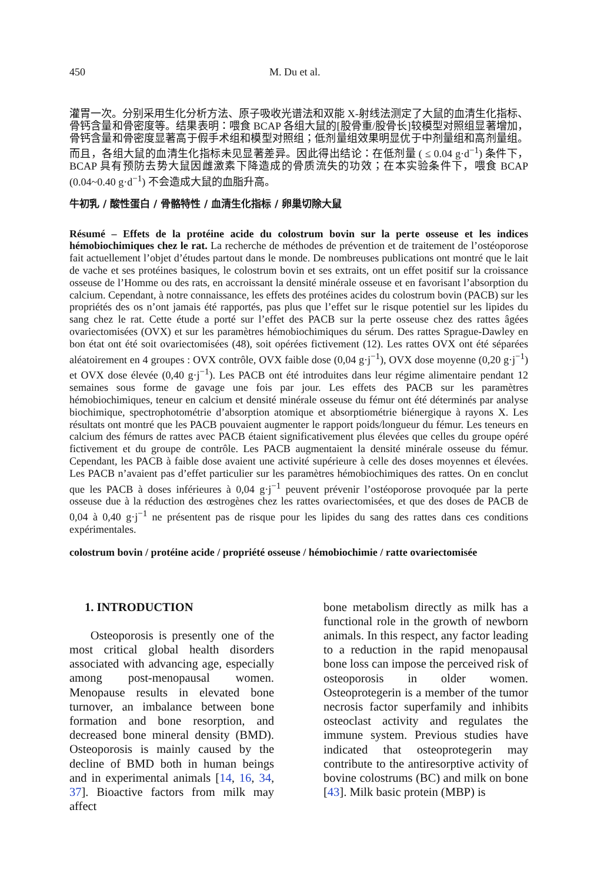450 M. Du et al.
灌胃一次。分别采用生化分析方法、原子吸收光谱法和双能 X-射线法测定了大鼠的血清生化指标、骨钙含量和骨密度等。结果表明：喂食 BCAP 各组大鼠的[股骨重/股骨长]较模型对照组显著增加，骨钙含量和骨密度显著高于假手术组和模型对照组；低剂量组效果明显优于中剂量组和高剂量组。而且，各组大鼠的血清生化指标未见显著差异。因此得出结论：在低剂量 ( ≤ 0.04 g·d<sup>−1</sup>) 条件下，BCAP 具有预防去势大鼠因雌激素下降造成的骨质流失的功效；在本实验条件下，喂食 BCAP (0.04~0.40 g·d<sup>−1</sup>) 不会造成大鼠的血脂升高。
牛初乳 / 酸性蛋白 / 骨骼特性 / 血清生化指标 / 卵巢切除大鼠
Résumé – Effets de la protéine acide du colostrum bovin sur la perte osseuse et les indices hémobiochimiques chez le rat. La recherche de méthodes de prévention et de traitement de l’ostéoporose fait actuellement l’objet d’études partout dans le monde. De nombreuses publications ont montré que le lait de vache et ses protéines basiques, le colostrum bovin et ses extraits, ont un effet positif sur la croissance osseuse de l’Homme ou des rats, en accroissant la densité minérale osseuse et en favorisant l’absorption du calcium. Cependant, à notre connaissance, les effets des protéines acides du colostrum bovin (PACB) sur les propriétés des os n’ont jamais été rapportés, pas plus que l’effet sur le risque potentiel sur les lipides du sang chez le rat. Cette étude a porté sur l’effet des PACB sur la perte osseuse chez des rattes âgées ovariectomisées (OVX) et sur les paramètres hémobiochimiques du sérum. Des rattes Sprague-Dawley en bon état ont été soit ovariectomisées (48), soit opérées fictivement (12). Les rattes OVX ont été séparées aléatoirement en 4 groupes : OVX contrôle, OVX faible dose (0,04 g·j<sup>−1</sup>), OVX dose moyenne (0,20 g·j<sup>−1</sup>) et OVX dose élevée (0,40 g·j<sup>−1</sup>). Les PACB ont été introduites dans leur régime alimentaire pendant 12 semaines sous forme de gavage une fois par jour. Les effets des PACB sur les paramètres hémobiochimiques, teneur en calcium et densité minérale osseuse du fémur ont été déterminés par analyse biochimique, spectrophotométrie d’absorption atomique et absorptiométrie biénergique à rayons X. Les résultats ont montré que les PACB pouvaient augmenter le rapport poids/longueur du fémur. Les teneurs en calcium des fémurs de rattes avec PACB étaient significativement plus élevées que celles du groupe opéré fictivement et du groupe de contrôle. Les PACB augmentaient la densité minérale osseuse du fémur. Cependant, les PACB à faible dose avaient une activité supérieure à celle des doses moyennes et élevées. Les PACB n’avaient pas d’effet particulier sur les paramètres hémobiochimiques des rattes. On en conclut que les PACB à doses inférieures à 0,04 g·j<sup>−1</sup> peuvent prévenir l’ostéoporose provoquée par la perte osseuse due à la réduction des œstrogènes chez les rattes ovariectomisées, et que des doses de PACB de 0,04 à 0,40 g·j<sup>−1</sup> ne présentent pas de risque pour les lipides du sang des rattes dans ces conditions expérimentales.
colostrum bovin / protéine acide / propriété osseuse / hémobiochimie / ratte ovariectomisée
1. INTRODUCTION
Osteoporosis is presently one of the most critical global health disorders associated with advancing age, especially among post-menopausal women. Menopause results in elevated bone turnover, an imbalance between bone formation and bone resorption, and decreased bone mineral density (BMD). Osteoporosis is mainly caused by the decline of BMD both in human beings and in experimental animals [14, 16, 34, 37]. Bioactive factors from milk may affect
bone metabolism directly as milk has a functional role in the growth of newborn animals. In this respect, any factor leading to a reduction in the rapid menopausal bone loss can impose the perceived risk of osteoporosis in older women. Osteoprotegerin is a member of the tumor necrosis factor superfamily and inhibits osteoclast activity and regulates the immune system. Previous studies have indicated that osteoprotegerin may contribute to the antiresorptive activity of bovine colostrums (BC) and milk on bone [43]. Milk basic protein (MBP) is